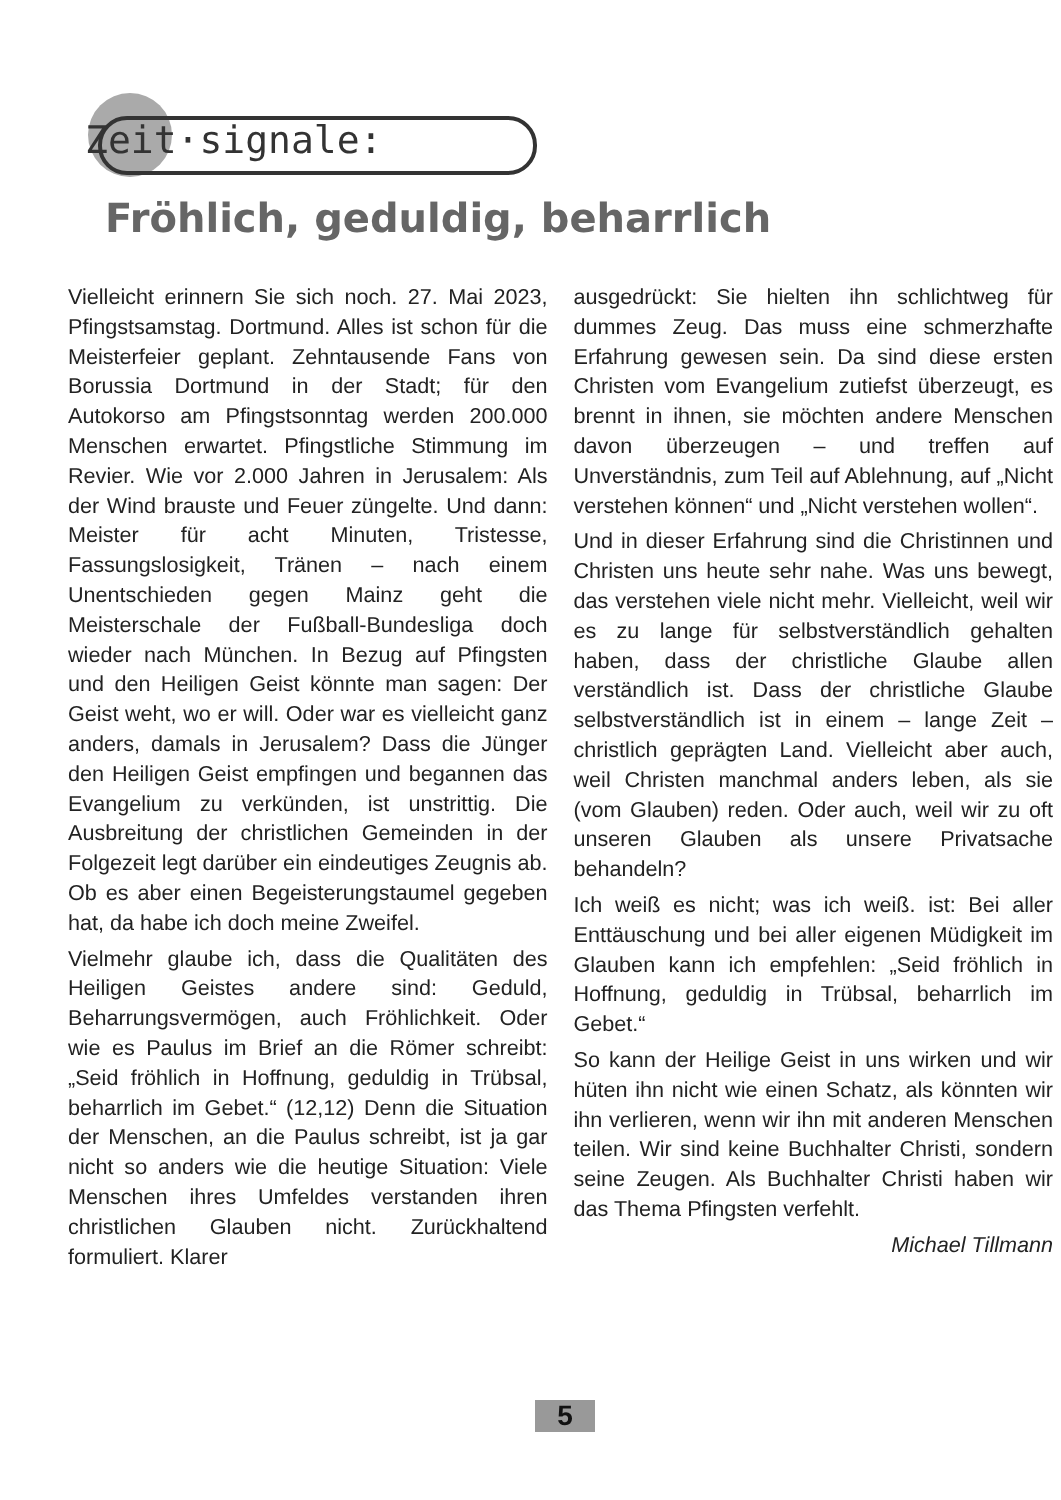Zeit·signale:
Fröhlich, geduldig, beharrlich
Vielleicht erinnern Sie sich noch. 27. Mai 2023, Pfingstsamstag. Dortmund. Alles ist schon für die Meisterfeier geplant. Zehntausende Fans von Borussia Dortmund in der Stadt; für den Autokorso am Pfingstsonntag werden 200.000 Menschen erwartet. Pfingstliche Stimmung im Revier. Wie vor 2.000 Jahren in Jerusalem: Als der Wind brauste und Feuer züngelte. Und dann: Meister für acht Minuten, Tristesse, Fassungslosigkeit, Tränen – nach einem Unentschieden gegen Mainz geht die Meisterschale der Fußball-Bundesliga doch wieder nach München. In Bezug auf Pfingsten und den Heiligen Geist könnte man sagen: Der Geist weht, wo er will. Oder war es vielleicht ganz anders, damals in Jerusalem? Dass die Jünger den Heiligen Geist empfingen und begannen das Evangelium zu verkünden, ist unstrittig. Die Ausbreitung der christlichen Gemeinden in der Folgezeit legt darüber ein eindeutiges Zeugnis ab. Ob es aber einen Begeisterungstaumel gegeben hat, da habe ich doch meine Zweifel.
Vielmehr glaube ich, dass die Qualitäten des Heiligen Geistes andere sind: Geduld, Beharrungsvermögen, auch Fröhlichkeit. Oder wie es Paulus im Brief an die Römer schreibt: „Seid fröhlich in Hoffnung, geduldig in Trübsal, beharrlich im Gebet.“ (12,12) Denn die Situation der Menschen, an die Paulus schreibt, ist ja gar nicht so anders wie die heutige Situation: Viele Menschen ihres Umfeldes verstanden ihren christlichen Glauben nicht. Zurückhaltend formuliert. Klarer
ausgedrückt: Sie hielten ihn schlichtweg für dummes Zeug. Das muss eine schmerzhafte Erfahrung gewesen sein. Da sind diese ersten Christen vom Evangelium zutiefst überzeugt, es brennt in ihnen, sie möchten andere Menschen davon überzeugen – und treffen auf Unverständnis, zum Teil auf Ablehnung, auf „Nicht verstehen können“ und „Nicht verstehen wollen“.
Und in dieser Erfahrung sind die Christinnen und Christen uns heute sehr nahe. Was uns bewegt, das verstehen viele nicht mehr. Vielleicht, weil wir es zu lange für selbstverständlich gehalten haben, dass der christliche Glaube allen verständlich ist. Dass der christliche Glaube selbstverständlich ist in einem – lange Zeit – christlich geprägten Land. Vielleicht aber auch, weil Christen manchmal anders leben, als sie (vom Glauben) reden. Oder auch, weil wir zu oft unseren Glauben als unsere Privatsache behandeln?
Ich weiß es nicht; was ich weiß. ist: Bei aller Enttäuschung und bei aller eigenen Müdigkeit im Glauben kann ich empfehlen: „Seid fröhlich in Hoffnung, geduldig in Trübsal, beharrlich im Gebet.“
So kann der Heilige Geist in uns wirken und wir hüten ihn nicht wie einen Schatz, als könnten wir ihn verlieren, wenn wir ihn mit anderen Menschen teilen. Wir sind keine Buchhalter Christi, sondern seine Zeugen. Als Buchhalter Christi haben wir das Thema Pfingsten verfehlt.
Michael Tillmann
5